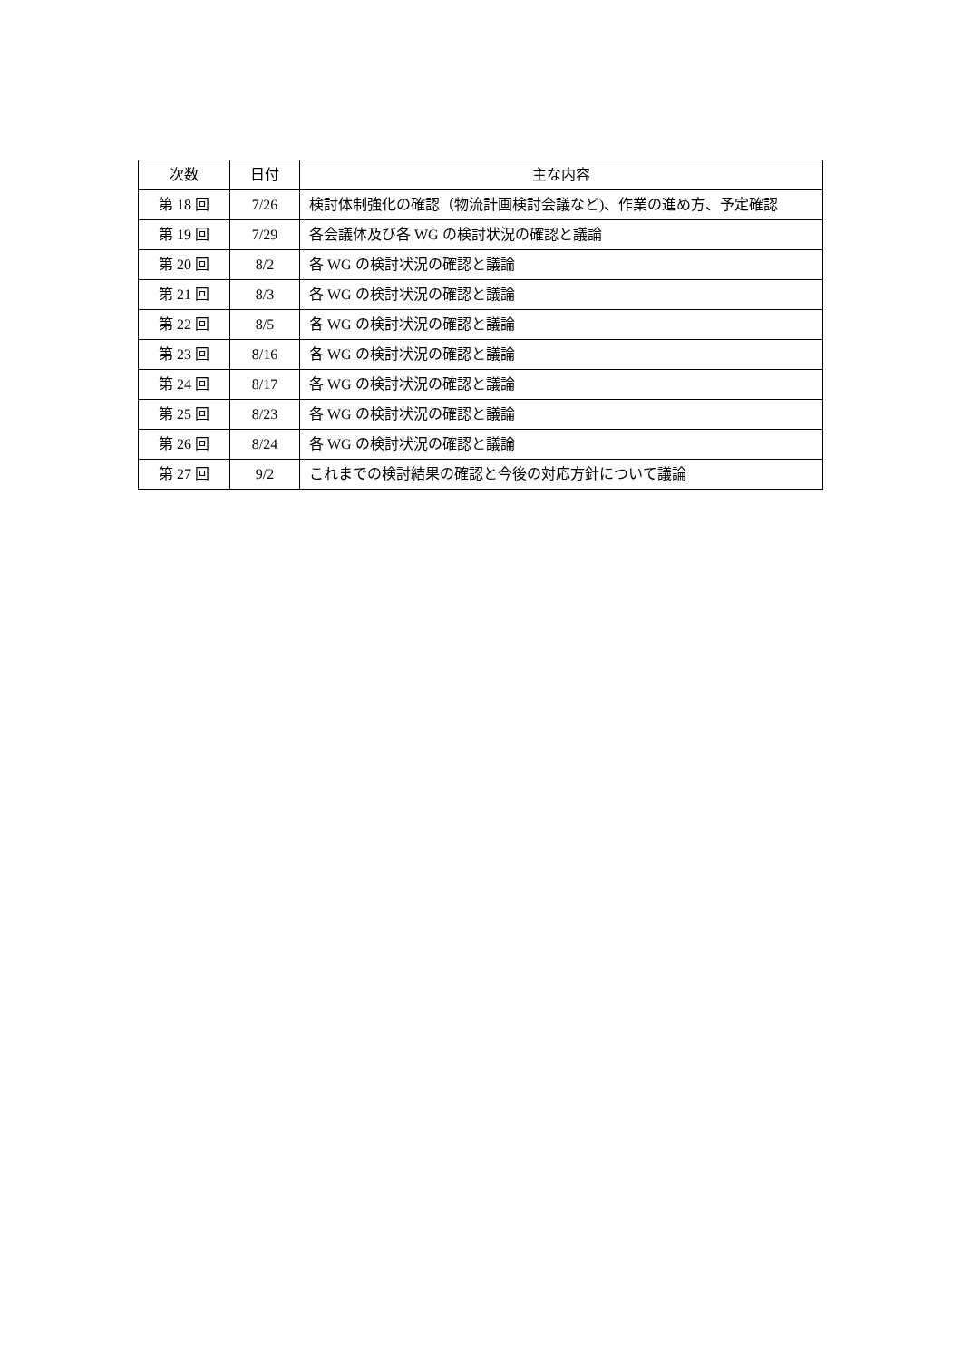| 次数 | 日付 | 主な内容 |
| --- | --- | --- |
| 第 18 回 | 7/26 | 検討体制強化の確認（物流計画検討会議など)、作業の進め方、予定確認 |
| 第 19 回 | 7/29 | 各会議体及び各 WG の検討状況の確認と議論 |
| 第 20 回 | 8/2 | 各 WG の検討状況の確認と議論 |
| 第 21 回 | 8/3 | 各 WG の検討状況の確認と議論 |
| 第 22 回 | 8/5 | 各 WG の検討状況の確認と議論 |
| 第 23 回 | 8/16 | 各 WG の検討状況の確認と議論 |
| 第 24 回 | 8/17 | 各 WG の検討状況の確認と議論 |
| 第 25 回 | 8/23 | 各 WG の検討状況の確認と議論 |
| 第 26 回 | 8/24 | 各 WG の検討状況の確認と議論 |
| 第 27 回 | 9/2 | これまでの検討結果の確認と今後の対応方針について議論 |